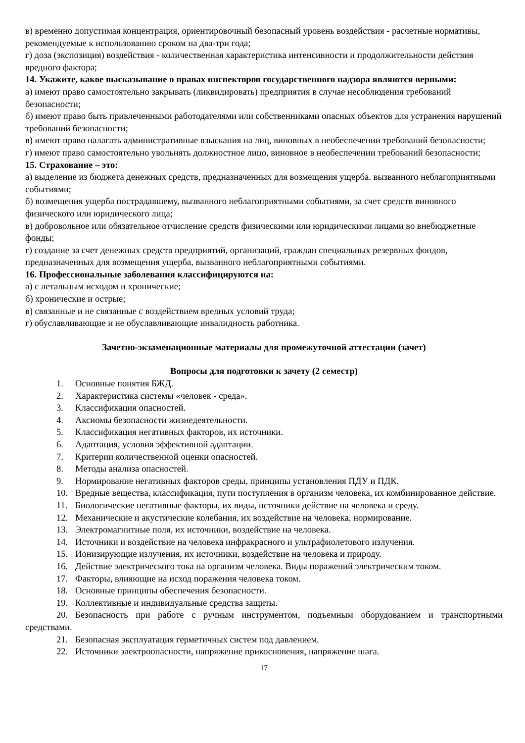в) временно допустимая концентрация, ориентировочный безопасный уровень воздействия - расчетные нормативы, рекомендуемые к использованию сроком на два-три года;
г) доза (экспозиция) воздействия - количественная характеристика интенсивности и продолжительности действия вредного фактора;
14. Укажите, какое высказывание о правах инспекторов государственного надзора являются верными:
а) имеют право самостоятельно закрывать (ликвидировать) предприятия в случае несоблюдения требований безопасности;
б) имеют право быть привлеченными работодателями или собственниками опасных объектов для устранения нарушений требований безопасности;
в) имеют право налагать административные взыскания на лиц, виновных в необеспечении требований безопасности;
г) имеют право самостоятельно увольнять должностное лицо, виновное в необеспечении требований безопасности;
15. Страхование – это:
а) выделение из бюджета денежных средств, предназначенных для возмещения ущерба. вызванного неблагоприятными событиями;
б) возмещения ущерба пострадавшему, вызванного неблагоприятными событиями, за счет средств виновного физического или юридического лица;
в) добровольное или обязательное отчисление средств физическими или юридическими лицами во внебюджетные фонды;
г) создание за счет денежных средств предприятий, организаций, граждан специальных резервных фондов, предназначенных для возмещения ущерба, вызванного неблагоприятными событиями.
16. Профессиональные заболевания классифицируются на:
а) с летальным исходом и хронические;
б) хронические и острые;
в) связанные и не связанные с воздействием вредных условий труда;
г) обуславливающие и не обуславливающие инвалидность работника.
Зачетно-экзаменационные материалы для промежуточной аттестации (зачет)
Вопросы для подготовки к зачету (2 семестр)
1. Основные понятия БЖД.
2. Характеристика системы «человек - среда».
3. Классификация опасностей.
4. Аксиомы безопасности жизнедеятельности.
5. Классификация негативных факторов, их источники.
6. Адаптация, условия эффективной адаптации.
7. Критерии количественной оценки опасностей.
8. Методы анализа опасностей.
9. Нормирование негативных факторов среды, принципы установления ПДУ и ПДК.
10. Вредные вещества, классификация, пути поступления в организм человека, их комбинированное действие.
11. Биологические негативные факторы, их виды, источники действие на человека и среду.
12. Механические и акустические колебания, их воздействие на человека, нормирование.
13. Электромагнитные поля, их источники, воздействие на человека.
14. Источники и воздействие на человека инфракрасного и ультрафиолетового излучения.
15. Ионизирующие излучения, их источники, воздействие на человека и природу.
16. Действие электрического тока на организм человека. Виды поражений электрическим током.
17. Факторы, влияющие на исход поражения человека током.
18. Основные принципы обеспечения безопасности.
19. Коллективные и индивидуальные средства защиты.
20. Безопасность при работе с ручным инструментом, подъемным оборудованием и транспортными средствами.
21. Безопасная эксплуатация герметичных систем под давлением.
22. Источники электроопасности, напряжение прикосновения, напряжение шага.
17